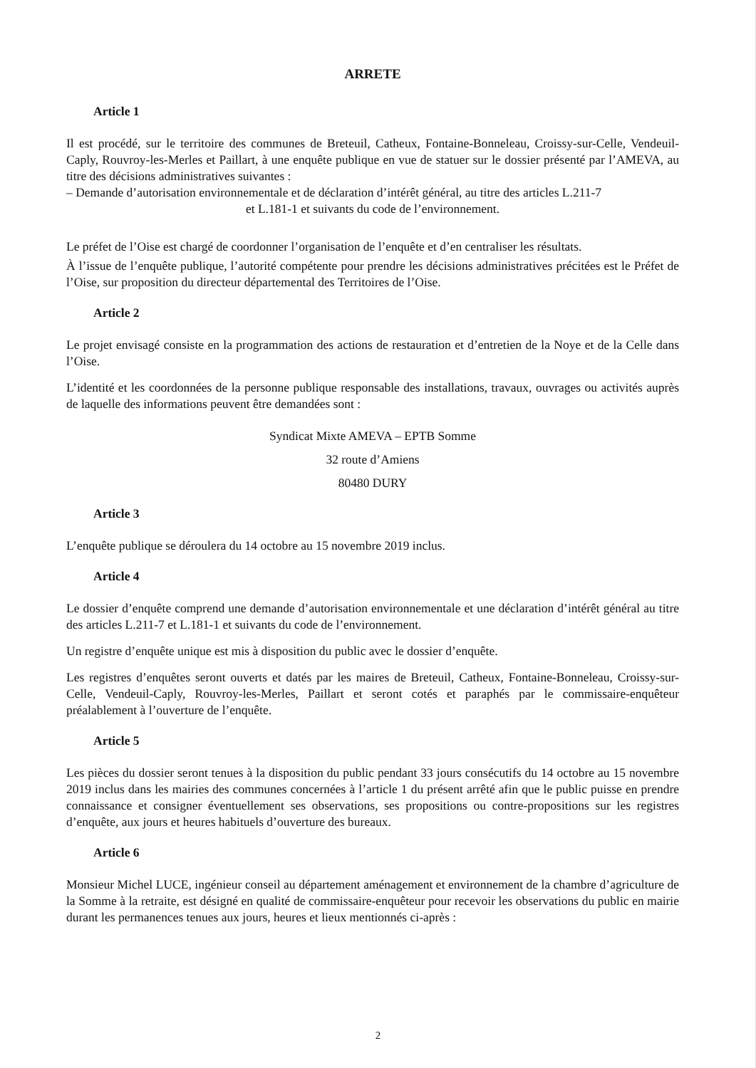ARRETE
Article 1
Il est procédé, sur le territoire des communes de Breteuil, Catheux, Fontaine-Bonneleau, Croissy-sur-Celle, Vendeuil-Caply, Rouvroy-les-Merles et Paillart, à une enquête publique en vue de statuer sur le dossier présenté par l’AMEVA, au titre des décisions administratives suivantes :
– Demande d’autorisation environnementale et de déclaration d’intérêt général, au titre des articles L.211-7
et L.181-1 et suivants du code de l’environnement.
Le préfet de l’Oise est chargé de coordonner l’organisation de l’enquête et d’en centraliser les résultats.
À l’issue de l’enquête publique, l’autorité compétente pour prendre les décisions administratives précitées est le Préfet de l’Oise, sur proposition du directeur départemental des Territoires de l’Oise.
Article 2
Le projet envisagé consiste en la programmation des actions de restauration et d’entretien de la Noye et de la Celle dans l’Oise.
L’identité et les coordonnées de la personne publique responsable des installations, travaux, ouvrages ou activités auprès de laquelle des informations peuvent être demandées sont :
Syndicat Mixte AMEVA – EPTB Somme
32 route d’Amiens
80480 DURY
Article 3
L’enquête publique se déroulera du 14 octobre au 15 novembre 2019 inclus.
Article 4
Le dossier d’enquête comprend une demande d’autorisation environnementale et une déclaration d’intérêt général au titre des articles L.211-7 et L.181-1 et suivants du code de l’environnement.
Un registre d’enquête unique est mis à disposition du public avec le dossier d’enquête.
Les registres d’enquêtes seront ouverts et datés par les maires de Breteuil, Catheux, Fontaine-Bonneleau, Croissy-sur-Celle, Vendeuil-Caply, Rouvroy-les-Merles, Paillart et seront cotés et paraphés par le commissaire-enquêteur préalablement à l’ouverture de l’enquête.
Article 5
Les pièces du dossier seront tenues à la disposition du public pendant 33 jours consécutifs du 14 octobre au 15 novembre 2019 inclus dans les mairies des communes concernées à l’article 1 du présent arrêté afin que le public puisse en prendre connaissance et consigner éventuellement ses observations, ses propositions ou contre-propositions sur les registres d’enquête, aux jours et heures habituels d’ouverture des bureaux.
Article 6
Monsieur Michel LUCE, ingénieur conseil au département aménagement et environnement de la chambre d’agriculture de la Somme à la retraite, est désigné en qualité de commissaire-enquêteur pour recevoir les observations du public en mairie durant les permanences tenues aux jours, heures et lieux mentionnés ci-après :
2